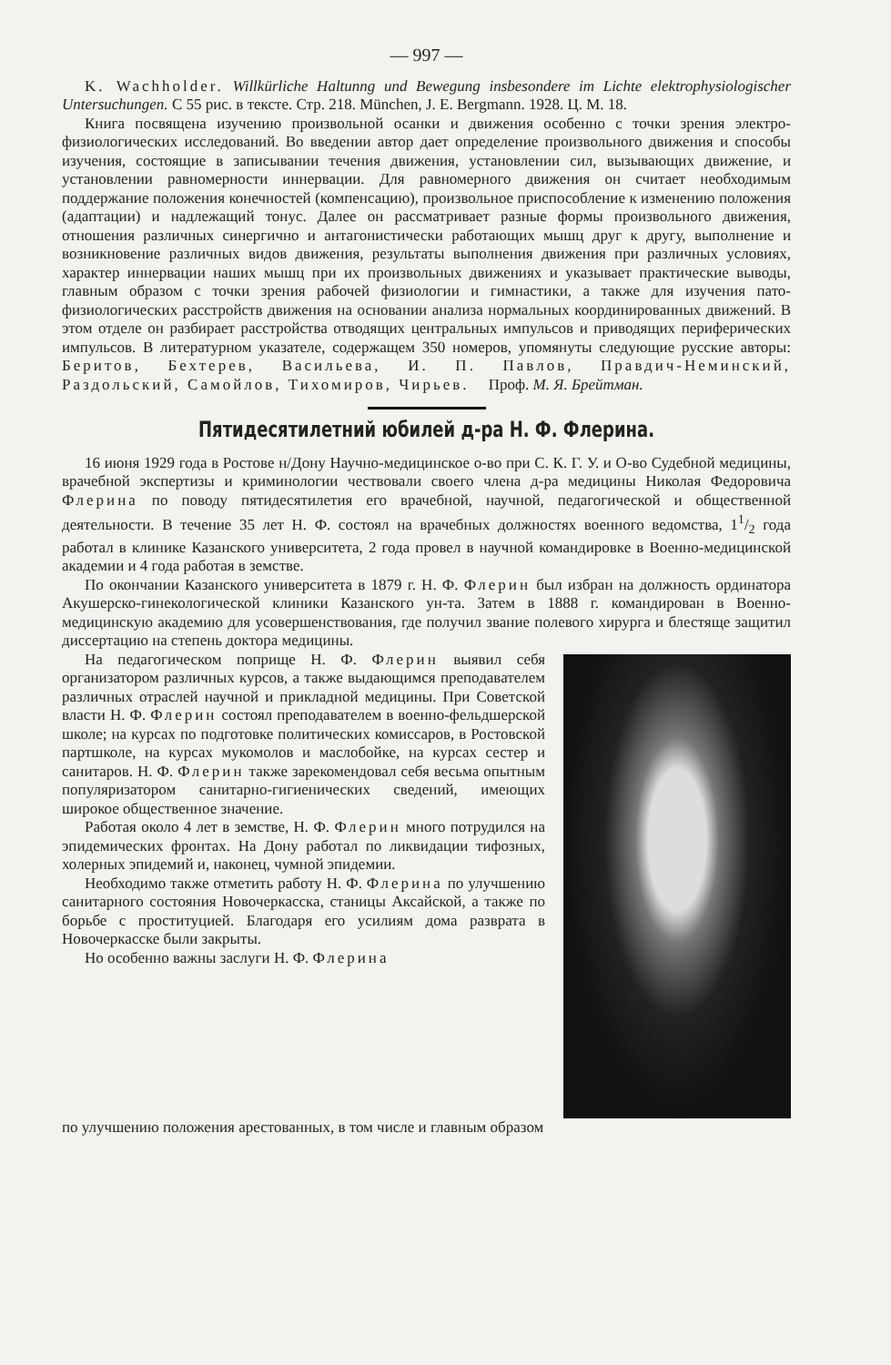— 997 —
K. Wachholder. Willkürliche Haltunng und Bewegung insbesondere im Lichte elektrophysiologischer Untersuchungen. С 55 рис. в тексте. Стр. 218. München, J. E. Bergmann. 1928. Ц. М. 18.
Книга посвящена изучению произвольной осанки и движения особенно с точки зрения электро-физиологических исследований. Во введении автор дает определение произвольного движения и способы изучения, состоящие в записывании течения движения, установлении сил, вызывающих движение, и установлении равномерности иннервации. Для равномерного движения он считает необходимым поддержание положения конечностей (компенсацию), произвольное приспособление к изменению положения (адаптации) и надлежащий тонус. Далее он рассматривает разные формы произвольного движения, отношения различных синергично и антагонистически работающих мышц друг к другу, выполнение и возникновение различных видов движения, результаты выполнения движения при различных условиях, характер иннервации наших мышц при их произвольных движениях и указывает практические выводы, главным образом с точки зрения рабочей физиологии и гимнастики, а также для изучения пато-физиологических расстройств движения на основании анализа нормальных координированных движений. В этом отделе он разбирает расстройства отводящих центральных импульсов и приводящих периферических импульсов. В литературном указателе, содержащем 350 номеров, упомянуты следующие русские авторы: Беритов, Бехтерев, Васильева, И. П. Павлов, Правдич-Неминский, Раздольский, Самойлов, Тихомиров, Чирьев. Проф. М. Я. Брейтман.
Пятидесятилетний юбилей д-ра Н. Ф. Флерина.
16 июня 1929 года в Ростове н/Дону Научно-медицинское о-во при С. К. Г. У. и О-во Судебной медицины, врачебной экспертизы и криминологии чествовали своего члена д-ра медицины Николая Федоровича Флерина по поводу пятидесятилетия его врачебной, научной, педагогической и общественной деятельности. В течение 35 лет Н. Ф. состоял на врачебных должностях военного ведомства, 11/2 года работал в клинике Казанского университета, 2 года провел в научной командировке в Военно-медицинской академии и 4 года работая в земстве.
По окончании Казанского университета в 1879 г. Н. Ф. Флерин был избран на должность ординатора Акушерско-гинекологической клиники Казанского ун-та. Затем в 1888 г. командирован в Военно-медицинскую академию для усовершенствования, где получил звание полевого хирурга и блестяще защитил диссертацию на степень доктора медицины.
На педагогическом поприще Н. Ф. Флерин выявил себя организатором различных курсов, а также выдающимся преподавателем различных отраслей научной и прикладной медицины. При Советской власти Н. Ф. Флерин состоял преподавателем в военно-фельдшерской школе; на курсах по подготовке политических комиссаров, в Ростовской партшколе, на курсах мукомолов и маслобойке, на курсах сестер и санитаров. Н. Ф. Флерин также зарекомендовал себя весьма опытным популяризатором санитарно-гигиенических сведений, имеющих широкое общественное значение.
Работая около 4 лет в земстве, Н. Ф. Флерин много потрудился на эпидемических фронтах. На Дону работал по ликвидации тифозных, холерных эпидемий и, наконец, чумной эпидемии.
Необходимо также отметить работу Н. Ф. Флерина по улучшению санитарного состояния Новочеркасска, станицы Аксайской, а также по борьбе с проституцией. Благодаря его усилиям дома разврата в Новочеркасске были закрыты.
Но особенно важны заслуги Н. Ф. Флерина
по улучшению положения арестованных, в том числе и главным образом